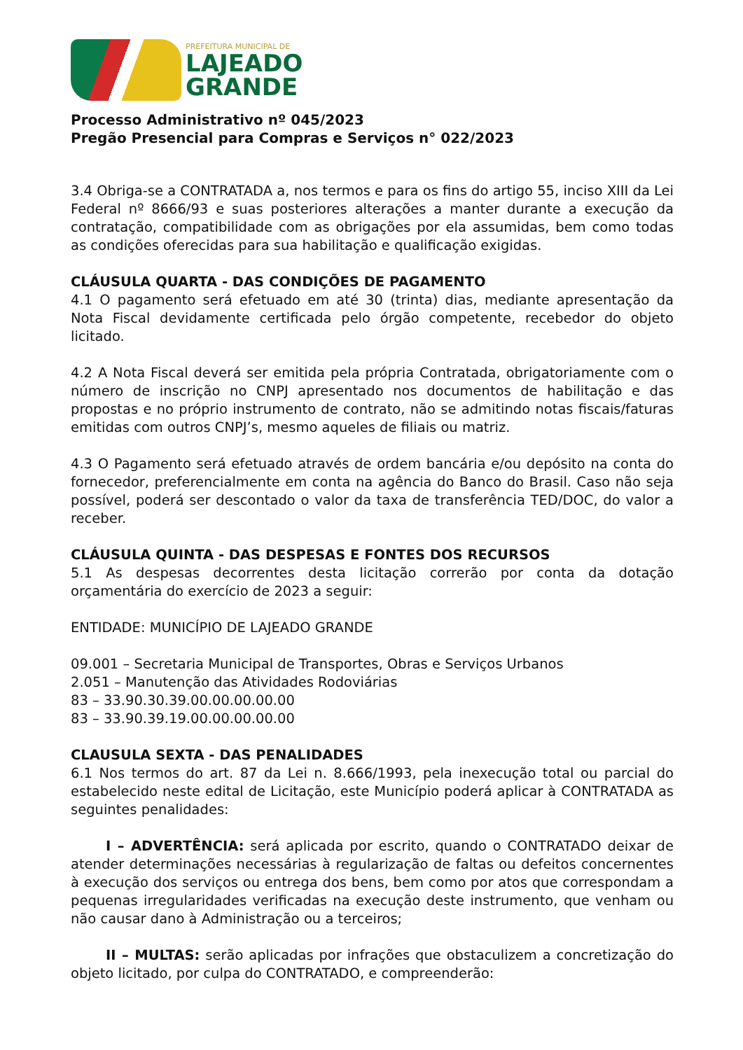PREFEITURA MUNICIPAL DE
LAJEADO
GRANDE
Processo Administrativo nº 045/2023
Pregão Presencial para Compras e Serviços n° 022/2023
3.4 Obriga-se a CONTRATADA a, nos termos e para os fins do artigo 55, inciso XIII da Lei Federal nº 8666/93 e suas posteriores alterações a manter durante a execução da contratação, compatibilidade com as obrigações por ela assumidas, bem como todas as condições oferecidas para sua habilitação e qualificação exigidas.
CLÁUSULA QUARTA - DAS CONDIÇÕES DE PAGAMENTO
4.1 O pagamento será efetuado em até 30 (trinta) dias, mediante apresentação da Nota Fiscal devidamente certificada pelo órgão competente, recebedor do objeto licitado.
4.2 A Nota Fiscal deverá ser emitida pela própria Contratada, obrigatoriamente com o número de inscrição no CNPJ apresentado nos documentos de habilitação e das propostas e no próprio instrumento de contrato, não se admitindo notas fiscais/faturas emitidas com outros CNPJ’s, mesmo aqueles de filiais ou matriz.
4.3 O Pagamento será efetuado através de ordem bancária e/ou depósito na conta do fornecedor, preferencialmente em conta na agência do Banco do Brasil. Caso não seja possível, poderá ser descontado o valor da taxa de transferência TED/DOC, do valor a receber.
CLÁUSULA QUINTA - DAS DESPESAS E FONTES DOS RECURSOS
5.1 As despesas decorrentes desta licitação correrão por conta da dotação orçamentária do exercício de 2023 a seguir:
ENTIDADE: MUNICÍPIO DE LAJEADO GRANDE
09.001 – Secretaria Municipal de Transportes, Obras e Serviços Urbanos
2.051 – Manutenção das Atividades Rodoviárias
83 – 33.90.30.39.00.00.00.00.00
83 – 33.90.39.19.00.00.00.00.00
CLAUSULA SEXTA - DAS PENALIDADES
6.1 Nos termos do art. 87 da Lei n. 8.666/1993, pela inexecução total ou parcial do estabelecido neste edital de Licitação, este Município poderá aplicar à CONTRATADA as seguintes penalidades:
I – ADVERTÊNCIA: será aplicada por escrito, quando o CONTRATADO deixar de atender determinações necessárias à regularização de faltas ou defeitos concernentes à execução dos serviços ou entrega dos bens, bem como por atos que correspondam a pequenas irregularidades verificadas na execução deste instrumento, que venham ou não causar dano à Administração ou a terceiros;
II – MULTAS: serão aplicadas por infrações que obstaculizem a concretização do objeto licitado, por culpa do CONTRATADO, e compreenderão: